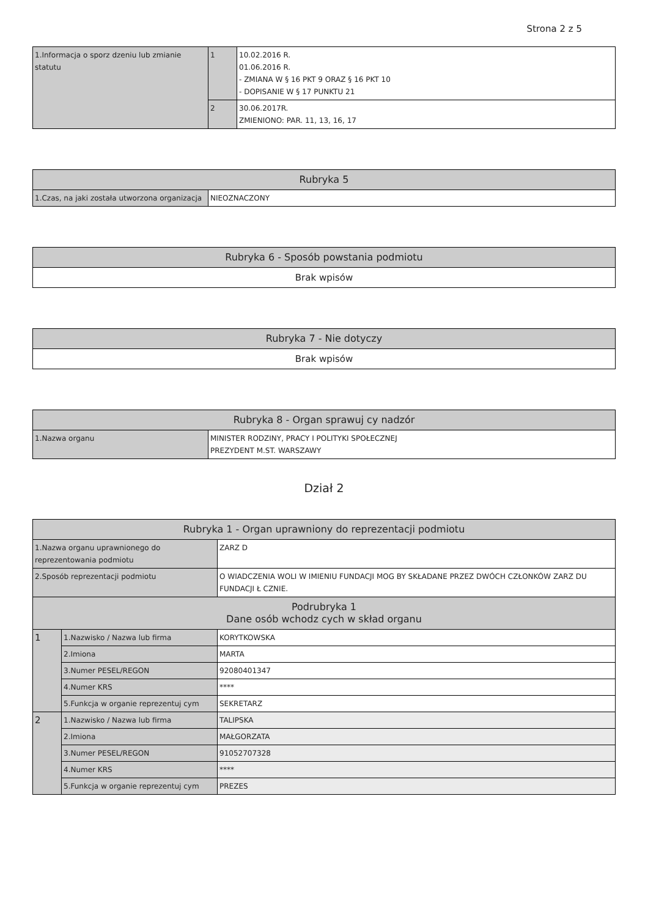Strona 2 z 5
| 1.Informacja o sporz dzeniu lub zmianie statutu | 1 | 10.02.2016 R. 01.06.2016 R. - ZMIANA W § 16 PKT 9 ORAZ § 16 PKT 10 - DOPISANIE W § 17 PUNKTU 21 |
| | 2 | 30.06.2017R. ZMIENIONO: PAR. 11, 13, 16, 17 |
| Rubryka 5 | |
| --- | --- |
| 1.Czas, na jaki została utworzona organizacja | NIEOZNACZONY |
| Rubryka 6 - Sposób powstania podmiotu |
| --- |
| Brak wpisów |
| Rubryka 7 - Nie dotyczy |
| --- |
| Brak wpisów |
| Rubryka 8 - Organ sprawuj cy nadzór | |
| --- | --- |
| 1.Nazwa organu | MINISTER RODZINY, PRACY I POLITYKI SPOŁECZNEJ PREZYDENT M.ST. WARSZAWY |
Dział 2
| Rubryka 1 - Organ uprawniony do reprezentacji podmiotu | | |
| --- | --- | --- |
| 1.Nazwa organu uprawnionego do reprezentowania podmiotu | | ZARZ D |
| 2.Sposób reprezentacji podmiotu | | O WIADCZENIA WOLI W IMIENIU FUNDACJI MOG BY SKŁADANE PRZEZ DWÓCH CZŁONKÓW ZARZ DU FUNDACJI Ł CZNIE. |
| Podrubryka 1 Dane osób wchodz cych w skład organu | | |
| 1 | 1.Nazwisko / Nazwa lub firma | KORYTKOWSKA |
| | 2.Imiona | MARTA |
| | 3.Numer PESEL/REGON | 92080401347 |
| | 4.Numer KRS | **** |
| | 5.Funkcja w organie reprezentuj cym | SEKRETARZ |
| 2 | 1.Nazwisko / Nazwa lub firma | TALIPSKA |
| | 2.Imiona | MAŁGORZATA |
| | 3.Numer PESEL/REGON | 91052707328 |
| | 4.Numer KRS | **** |
| | 5.Funkcja w organie reprezentuj cym | PREZES |